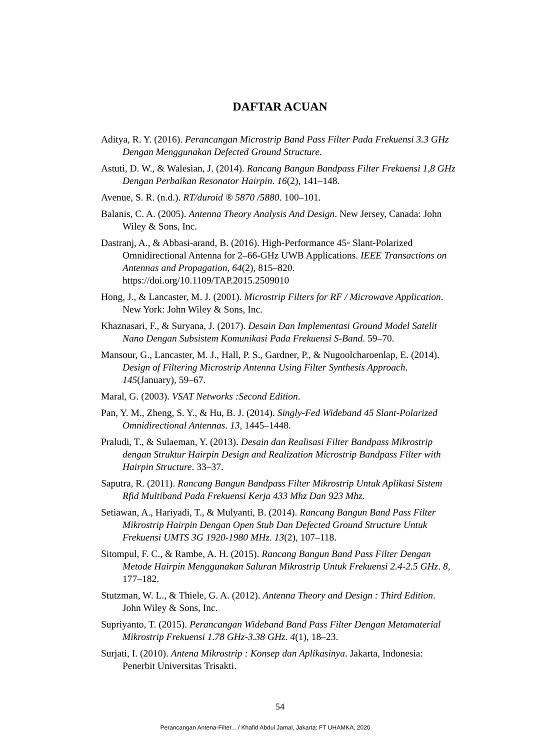DAFTAR ACUAN
Aditya, R. Y. (2016). Perancangan Microstrip Band Pass Filter Pada Frekuensi 3.3 GHz Dengan Menggunakan Defected Ground Structure.
Astuti, D. W., & Walesian, J. (2014). Rancang Bangun Bandpass Filter Frekuensi 1,8 GHz Dengan Perbaikan Resonator Hairpin. 16(2), 141–148.
Avenue, S. R. (n.d.). RT/duroid ® 5870 /5880. 100–101.
Balanis, C. A. (2005). Antenna Theory Analysis And Design. New Jersey, Canada: John Wiley & Sons, Inc.
Dastranj, A., & Abbasi-arand, B. (2016). High-Performance 45◦ Slant-Polarized Omnidirectional Antenna for 2–66-GHz UWB Applications. IEEE Transactions on Antennas and Propagation, 64(2), 815–820. https://doi.org/10.1109/TAP.2015.2509010
Hong, J., & Lancaster, M. J. (2001). Microstrip Filters for RF / Microwave Application. New York: John Wiley & Sons, Inc.
Khaznasari, F., & Suryana, J. (2017). Desain Dan Implementasi Ground Model Satelit Nano Dengan Subsistem Komunikasi Pada Frekuensi S-Band. 59–70.
Mansour, G., Lancaster, M. J., Hall, P. S., Gardner, P., & Nugoolcharoenlap, E. (2014). Design of Filtering Microstrip Antenna Using Filter Synthesis Approach. 145(January), 59–67.
Maral, G. (2003). VSAT Networks :Second Edition.
Pan, Y. M., Zheng, S. Y., & Hu, B. J. (2014). Singly-Fed Wideband 45 Slant-Polarized Omnidirectional Antennas. 13, 1445–1448.
Praludi, T., & Sulaeman, Y. (2013). Desain dan Realisasi Filter Bandpass Mikrostrip dengan Struktur Hairpin Design and Realization Microstrip Bandpass Filter with Hairpin Structure. 33–37.
Saputra, R. (2011). Rancang Bangun Bandpass Filter Mikrostrip Untuk Aplikasi Sistem Rfid Multiband Pada Frekuensi Kerja 433 Mhz Dan 923 Mhz.
Setiawan, A., Hariyadi, T., & Mulyanti, B. (2014). Rancang Bangun Band Pass Filter Mikrostrip Hairpin Dengan Open Stub Dan Defected Ground Structure Untuk Frekuensi UMTS 3G 1920-1980 MHz. 13(2), 107–118.
Sitompul, F. C., & Rambe, A. H. (2015). Rancang Bangun Band Pass Filter Dengan Metode Hairpin Menggunakan Saluran Mikrostrip Untuk Frekuensi 2.4-2.5 GHz. 8, 177–182.
Stutzman, W. L., & Thiele, G. A. (2012). Antenna Theory and Design : Third Edition. John Wiley & Sons, Inc.
Supriyanto, T. (2015). Perancangan Wideband Band Pass Filter Dengan Metamaterial Mikrostrip Frekuensi 1.78 GHz-3.38 GHz. 4(1), 18–23.
Surjati, I. (2010). Antena Mikrostrip : Konsep dan Aplikasinya. Jakarta, Indonesia: Penerbit Universitas Trisakti.
54
Perancangan Antena-Filter... / Khafid Abdul Jamal, Jakarta: FT UHAMKA, 2020